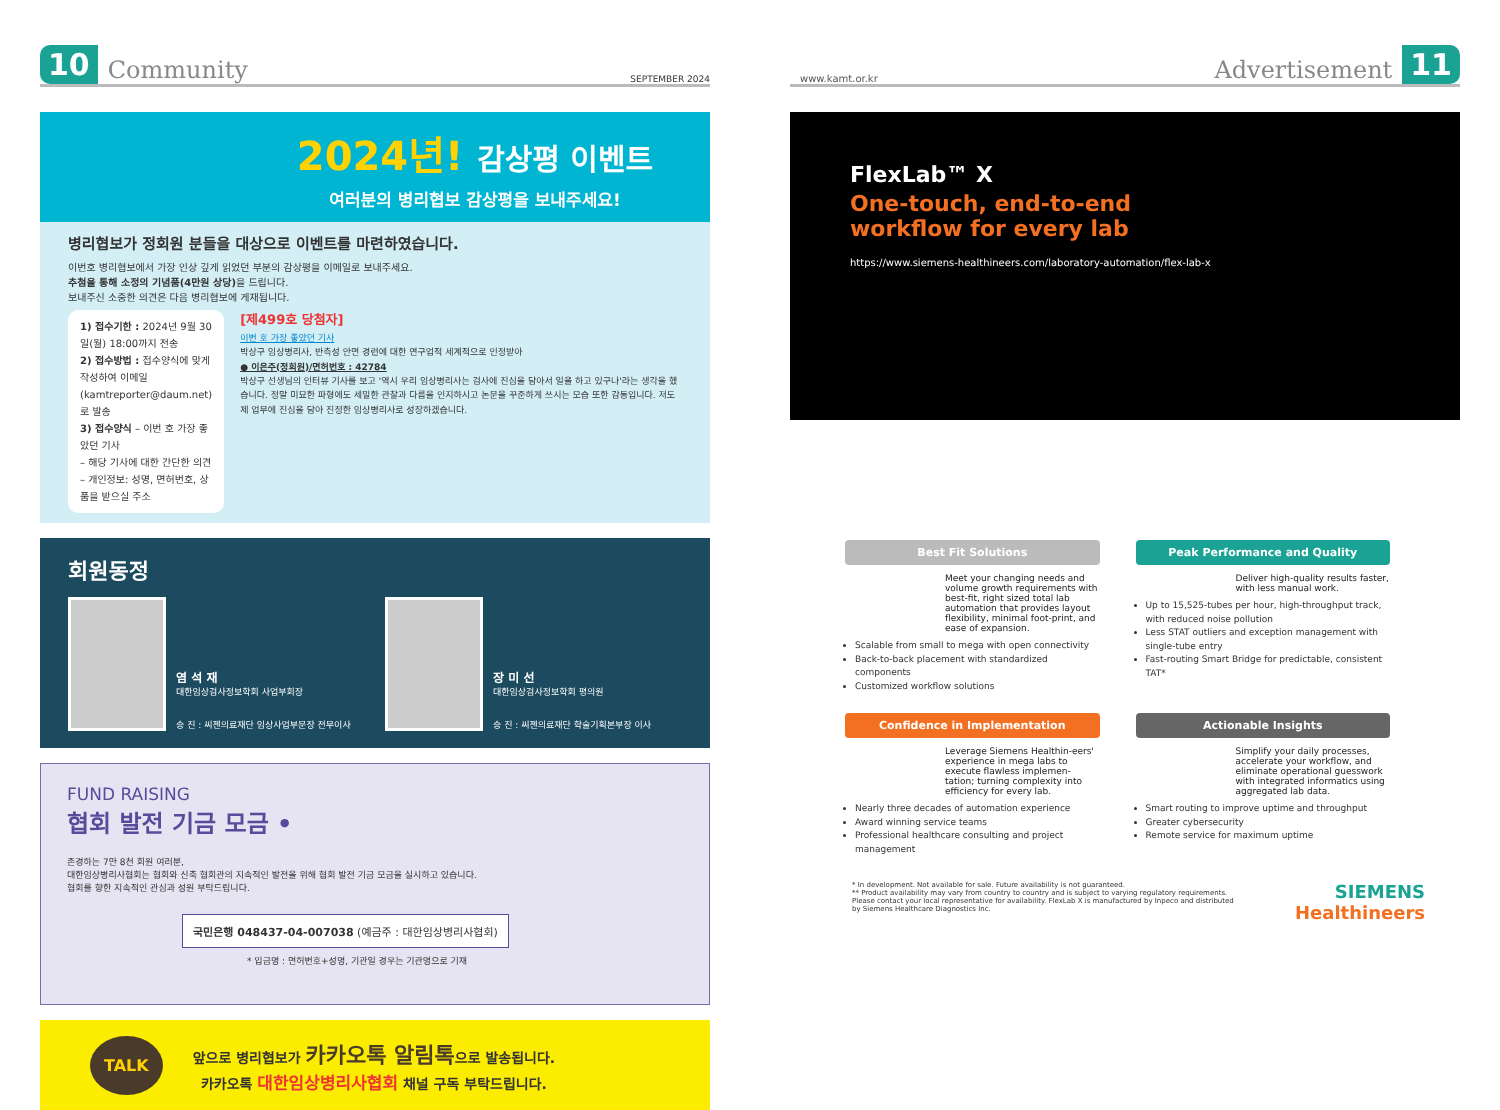10 Community SEPTEMBER 2024
2024년! 감상평 이벤트
여러분의 병리협보 감상평을 보내주세요!
병리협보가 정회원 분들을 대상으로 이벤트를 마련하였습니다.
이번호 병리협보에서 가장 인상 깊게 읽었던 부분의 감상평을 이메일로 보내주세요.
추첨을 통해 소정의 기념품(4만원 상당) 을 드립니다.
보내주신 소중한 의견은 다음 병리협보에 게재됩니다.
1) 접수기한 : 2024년 9월 30일(월) 18:00까지 전송
2) 접수방법 : 접수양식에 맞게 작성하여 이메일 (kamtreporter@daum.net)로 발송
3) 접수양식 – 이번 호 가장 좋았던 기사
– 해당 기사에 대한 간단한 의견
– 개인정보: 성명, 면허번호, 상품을 받으실 주소
[제499호 당첨자]
이번 호 가장 좋았던 기사
박상구 임상병리사, 반측성 안면 경련에 대한 연구업적 세계적으로 인정받아
● 이은주(정회원)/면허번호 : 42784
박상구 선생님의 인터뷰 기사를 보고 '역시 우리 임상병리사는 검사에 진심을 담아서 일을 하고 있구나'라는 생각을 했습니다. 정말 미묘한 파형에도 세밀한 관찰과 다름을 인지하시고 논문을 꾸준하게 쓰시는 모습 또한 감동입니다. 저도 제 업무에 진심을 담아 진정한 임상병리사로 성장하겠습니다.
회원동정
염 석 재
대한임상검사정보학회 사업부회장
승 진 : 씨젠의료재단 임상사업부문장 전무이사
장 미 선
대한임상검사정보학회 평의원
승 진 : 씨젠의료재단 학술기획본부장 이사
FUND RAISING
협회 발전 기금 모금 •
존경하는 7만 8천 회원 여러분,
대한임상병리사협회는 협회와 신축 협회관의 지속적인 발전을 위해 협회 발전 기금 모금을 실시하고 있습니다.
협회를 향한 지속적인 관심과 성원 부탁드립니다.
국민은행 048437-04-007038 (예금주 : 대한임상병리사협회)
* 입금명 : 면허번호+성명, 기관일 경우는 기관명으로 기재
TALK
앞으로 병리협보가 카카오톡 알림톡으로 발송됩니다.
카카오톡 대한임상병리사협회 채널 구독 부탁드립니다.
www.kamt.or.kr Advertisement 11
FlexLab™ X
One-touch, end-to-end
workflow for every lab
https://www.siemens-healthineers.com/laboratory-automation/flex-lab-x
Best Fit Solutions
Meet your changing needs and volume growth requirements with best-fit, right sized total lab automation that provides layout flexibility, minimal foot-print, and ease of expansion.
Scalable from small to mega with open connectivity
Back-to-back placement with standardized components
Customized workflow solutions
Peak Performance and Quality
Deliver high-quality results faster, with less manual work.
Up to 15,525-tubes per hour, high-throughput track, with reduced noise pollution
Less STAT outliers and exception management with single-tube entry
Fast-routing Smart Bridge for predictable, consistent TAT*
Confidence in Implementation
Leverage Siemens Healthin-eers' experience in mega labs to execute flawless implemen-tation; turning complexity into efficiency for every lab.
Nearly three decades of automation experience
Award winning service teams
Professional healthcare consulting and project management
Actionable Insights
Simplify your daily processes, accelerate your workflow, and eliminate operational guesswork with integrated informatics using aggregated lab data.
Smart routing to improve uptime and throughput
Greater cybersecurity
Remote service for maximum uptime
* In development. Not available for sale. Future availability is not guaranteed.
** Product availability may vary from country to country and is subject to varying regulatory requirements.
Please contact your local representative for availability. FlexLab X is manufactured by Inpeco and distributed
by Siemens Healthcare Diagnostics Inc.
SIEMENS
Healthineers